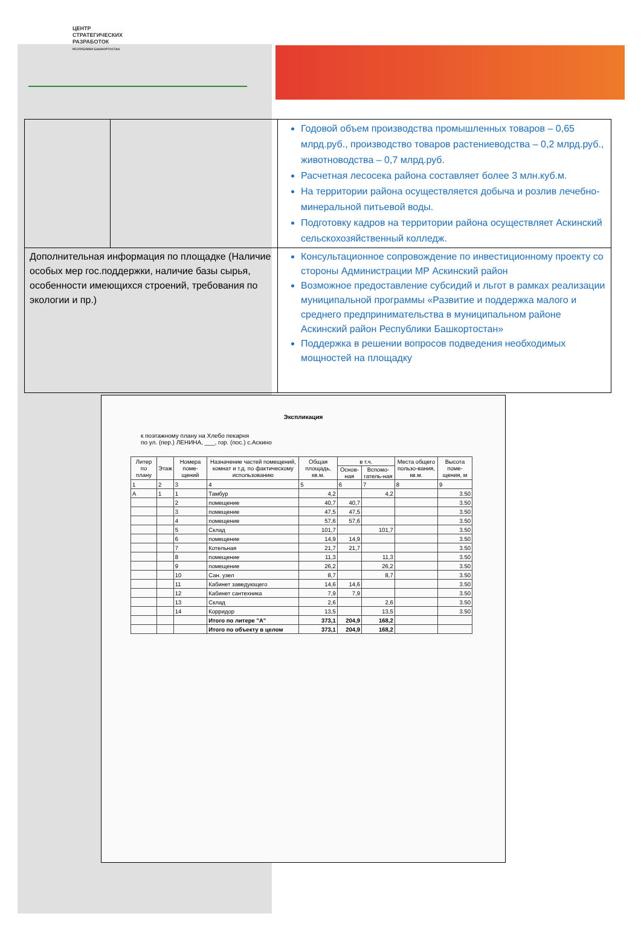ЦЕНТР
СТРАТЕГИЧЕСКИХ
РАЗРАБОТОК
РЕСПУБЛИКИ БАШКОРТОСТАН
| | | Годовой объем производства промышленных товаров – 0,65 млрд.руб., производство товаров растениеводства – 0,2 млрд.руб., животноводства – 0,7 млрд.руб. Расчетная лесосека района составляет более 3 млн.куб.м. На территории района осуществляется добыча и розлив лечебно-минеральной питьевой воды. Подготовку кадров на территории района осуществляет Аскинский сельскохозяйственный колледж. |
| Дополнительная информация по площадке (Наличие особых мер гос.поддержки, наличие базы сырья, особенности имеющихся строений, требования по экологии и пр.) | | Консультационное сопровождение по инвестиционному проекту со стороны Администрации МР Аскинский район Возможное предоставление субсидий и льгот в рамках реализации муниципальной программы «Развитие и поддержка малого и среднего предпринимательства в муниципальном районе Аскинский район Республики Башкортостан» Поддержка в решении вопросов подведения необходимых мощностей на площадку |
Экспликация
к поэтажному плану на Хлебо пекарня
по ул. (пер.) ЛЕНИНА, ___, гор. (пос.) с.Аскино
| Литер по плану | Этаж | Номера поме-щений | Назначение частей помещений, комнат и т.д. по фактическому использованию | Общая площадь, кв.м. | в т.ч. | | Места общего пользо-вания, кв.м. | Высота поме-щения, м |
| --- | --- | --- | --- | --- | --- | --- | --- | --- |
| | | | | | Основ-ная | Вспомо-гатель-ная | | |
| 1 | 2 | 3 | 4 | 5 | 6 | 7 | 8 | 9 |
| А | 1 | 1 | Тамбур | 4,2 | | 4,2 | | 3.50 |
| | | 2 | помещение | 40,7 | 40,7 | | | 3.50 |
| | | 3 | помещение | 47,5 | 47,5 | | | 3.50 |
| | | 4 | помещение | 57,6 | 57,6 | | | 3.50 |
| | | 5 | Склад | 101,7 | | 101,7 | | 3.50 |
| | | 6 | помещение | 14,9 | 14,9 | | | 3.50 |
| | | 7 | Котельная | 21,7 | 21,7 | | | 3.50 |
| | | 8 | помещение | 11,3 | | 11,3 | | 3.50 |
| | | 9 | помещение | 26,2 | | 26,2 | | 3.50 |
| | | 10 | Сан. узел | 8,7 | | 8,7 | | 3.50 |
| | | 11 | Кабинет заведующего | 14,6 | 14,6 | | | 3.50 |
| | | 12 | Кабинет сантехника | 7,9 | 7,9 | | | 3.50 |
| | | 13 | Склад | 2,6 | | 2,6 | | 3.50 |
| | | 14 | Корридор | 13,5 | | 13,5 | | 3.50 |
| | | | Итого по литере "А" | 373,1 | 204,9 | 168,2 | | |
| | | | Итого по объекту в целом | 373,1 | 204,9 | 168,2 | | |